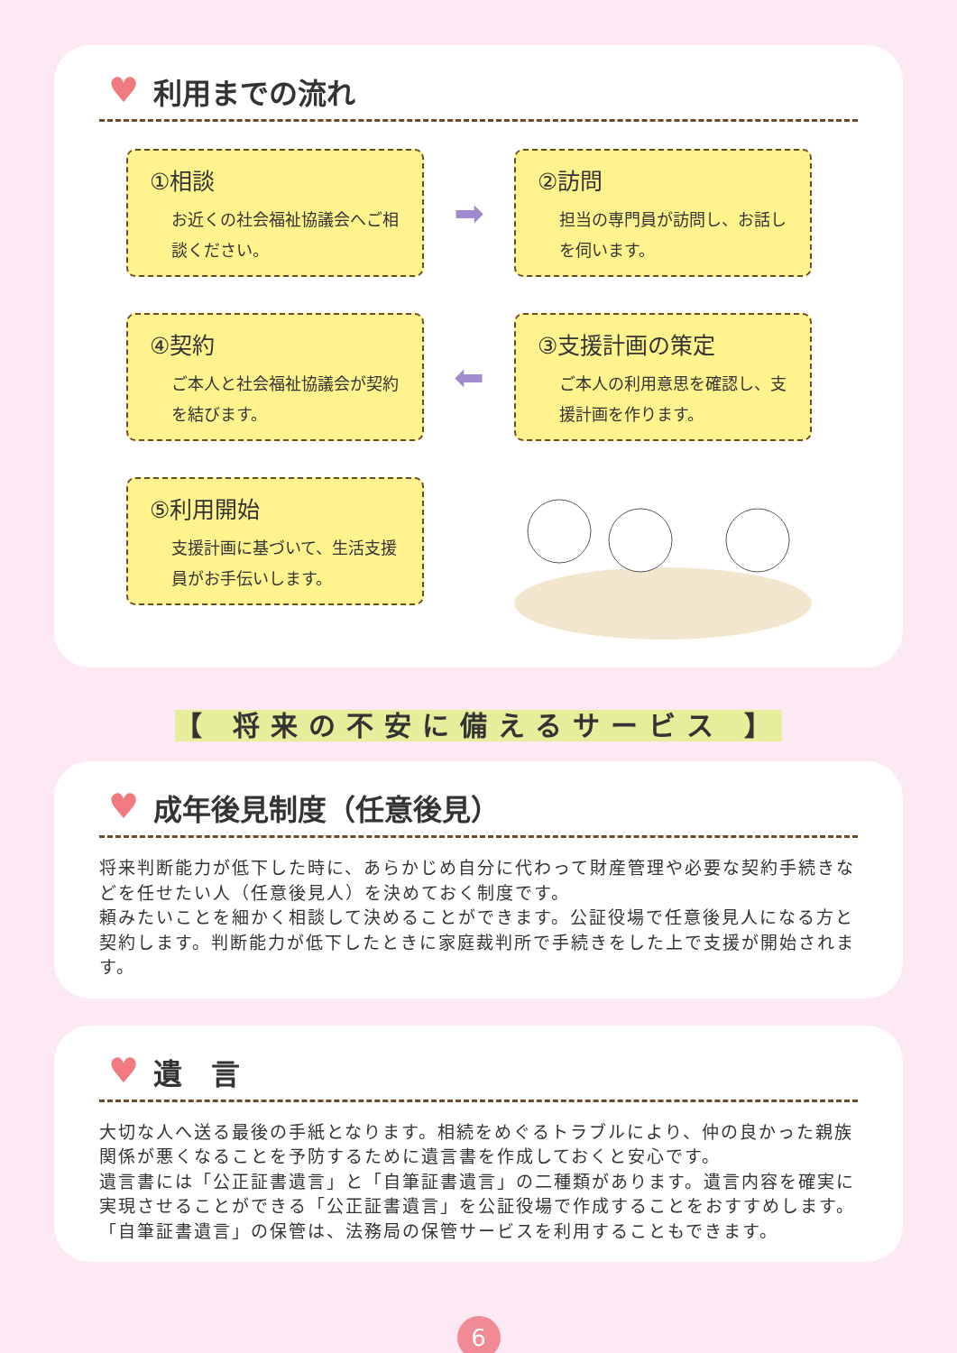♥ 利用までの流れ
①相談
お近くの社会福祉協議会へご相談ください。
➡
②訪問
担当の専門員が訪問し、お話しを伺います。
④契約
ご本人と社会福祉協議会が契約を結びます。
⬅
③支援計画の策定
ご本人の利用意思を確認し、支援計画を作ります。
⑤利用開始
支援計画に基づいて、生活支援員がお手伝いします。
【 将来の不安に備えるサービス 】
♥ 成年後見制度（任意後見）
将来判断能力が低下した時に、あらかじめ自分に代わって財産管理や必要な契約手続きなどを任せたい人（任意後見人）を決めておく制度です。
頼みたいことを細かく相談して決めることができます。公証役場で任意後見人になる方と契約します。判断能力が低下したときに家庭裁判所で手続きをした上で支援が開始されます。
♥ 遺　言
大切な人へ送る最後の手紙となります。相続をめぐるトラブルにより、仲の良かった親族関係が悪くなることを予防するために遺言書を作成しておくと安心です。
遺言書には「公正証書遺言」と「自筆証書遺言」の二種類があります。遺言内容を確実に実現させることができる「公正証書遺言」を公証役場で作成することをおすすめします。「自筆証書遺言」の保管は、法務局の保管サービスを利用することもできます。
6